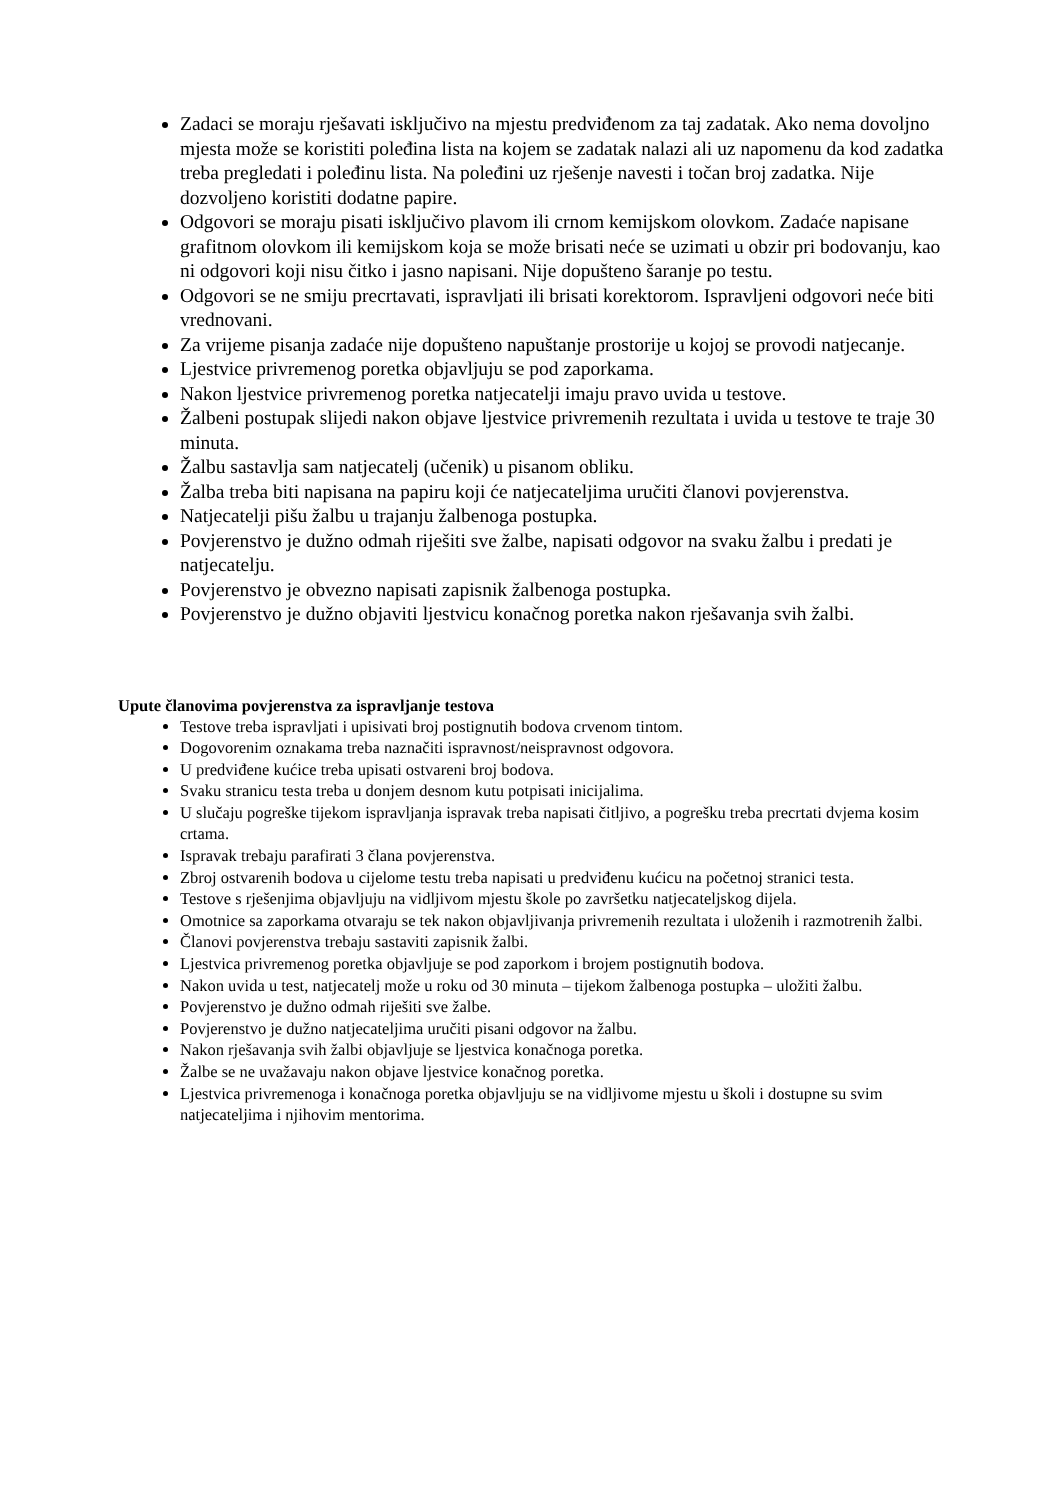Zadaci se moraju rješavati isključivo na mjestu predviđenom za taj zadatak. Ako nema dovoljno mjesta može se koristiti poleđina lista na kojem se zadatak nalazi ali uz napomenu da kod zadatka treba pregledati i poleđinu lista. Na poleđini uz rješenje navesti i točan broj zadatka. Nije dozvoljeno koristiti dodatne papire.
Odgovori se moraju pisati isključivo plavom ili crnom kemijskom olovkom. Zadaće napisane grafitnom olovkom ili kemijskom koja se može brisati neće se uzimati u obzir pri bodovanju, kao ni odgovori koji nisu čitko i jasno napisani. Nije dopušteno šaranje po testu.
Odgovori se ne smiju precrtavati, ispravljati ili brisati korektorom. Ispravljeni odgovori neće biti vrednovani.
Za vrijeme pisanja zadaće nije dopušteno napuštanje prostorije u kojoj se provodi natjecanje.
Ljestvice privremenog poretka objavljuju se pod zaporkama.
Nakon ljestvice privremenog poretka natjecatelji imaju pravo uvida u testove.
Žalbeni postupak slijedi nakon objave ljestvice privremenih rezultata i uvida u testove te traje 30 minuta.
Žalbu sastavlja sam natjecatelj (učenik) u pisanom obliku.
Žalba treba biti napisana na papiru koji će natjecateljima uručiti članovi povjerenstva.
Natjecatelji pišu žalbu u trajanju žalbenoga postupka.
Povjerenstvo je dužno odmah riješiti sve žalbe, napisati odgovor na svaku žalbu i predati je natjecatelju.
Povjerenstvo je obvezno napisati zapisnik žalbenoga postupka.
Povjerenstvo je dužno objaviti ljestvicu konačnog poretka nakon rješavanja svih žalbi.
Upute članovima povjerenstva za ispravljanje testova
Testove treba ispravljati i upisivati broj postignutih bodova crvenom tintom.
Dogovorenim oznakama treba naznačiti ispravnost/neispravnost odgovora.
U predviđene kućice treba upisati ostvareni broj bodova.
Svaku stranicu testa treba u donjem desnom kutu potpisati inicijalima.
U slučaju pogreške tijekom ispravljanja ispravak treba napisati čitljivo, a pogrešku treba precrtati dvjema kosim crtama.
Ispravak trebaju parafirati 3 člana povjerenstva.
Zbroj ostvarenih bodova u cijelome testu treba napisati u predviđenu kućicu na početnoj stranici testa.
Testove s rješenjima objavljuju na vidljivom mjestu škole po završetku natjecateljskog dijela.
Omotnice sa zaporkama otvaraju se tek nakon objavljivanja privremenih rezultata i uloženih i razmotrenih žalbi.
Članovi povjerenstva trebaju sastaviti zapisnik žalbi.
Ljestvica privremenog poretka objavljuje se pod zaporkom i brojem postignutih bodova.
Nakon uvida u test, natjecatelj može u roku od 30 minuta – tijekom žalbenoga postupka – uložiti žalbu.
Povjerenstvo je dužno odmah riješiti sve žalbe.
Povjerenstvo je dužno natjecateljima uručiti pisani odgovor na žalbu.
Nakon rješavanja svih žalbi objavljuje se ljestvica konačnoga poretka.
Žalbe se ne uvažavaju nakon objave ljestvice konačnog poretka.
Ljestvica privremenoga i konačnoga poretka objavljuju se na vidljivome mjestu u školi i dostupne su svim natjecateljima i njihovim mentorima.